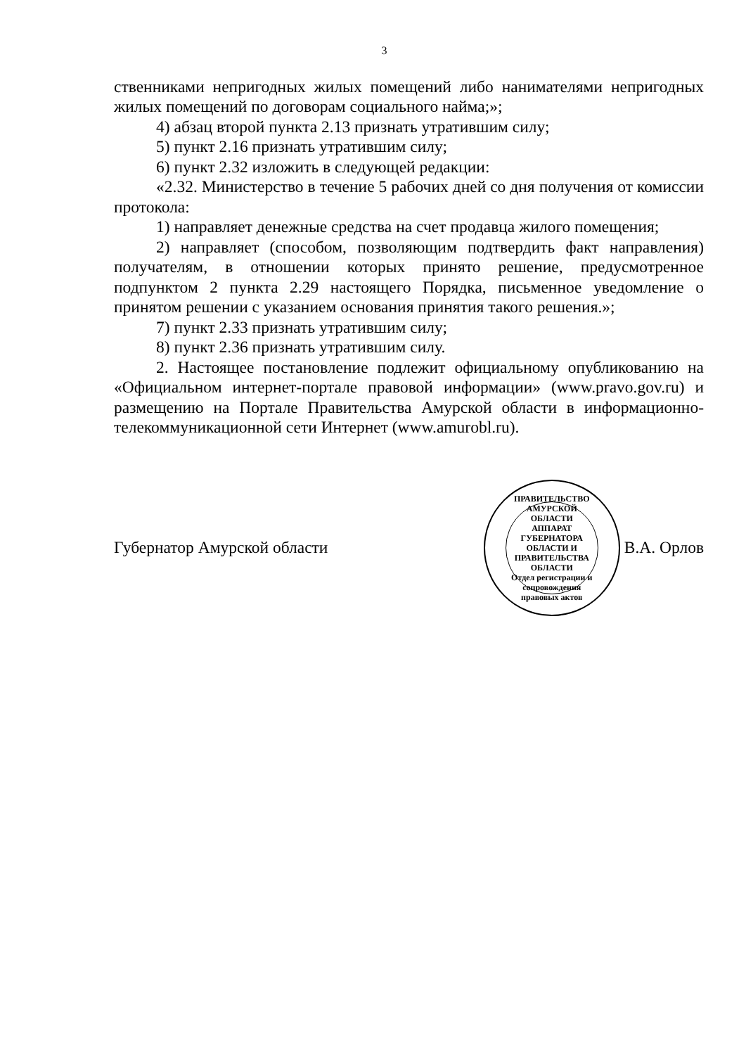3
ственниками непригодных жилых помещений либо нанимателями непригодных жилых помещений по договорам социального найма;»;
4) абзац второй пункта 2.13 признать утратившим силу;
5) пункт 2.16 признать утратившим силу;
6) пункт 2.32 изложить в следующей редакции:
«2.32. Министерство в течение 5 рабочих дней со дня получения от комиссии протокола:
1) направляет денежные средства на счет продавца жилого помещения;
2) направляет (способом, позволяющим подтвердить факт направления) получателям, в отношении которых принято решение, предусмотренное подпунктом 2 пункта 2.29 настоящего Порядка, письменное уведомление о принятом решении с указанием основания принятия такого решения.»;
7) пункт 2.33 признать утратившим силу;
8) пункт 2.36 признать утратившим силу.
2. Настоящее постановление подлежит официальному опубликованию на «Официальном интернет-портале правовой информации» (www.pravo.gov.ru) и размещению на Портале Правительства Амурской области в информационно-телекоммуникационной сети Интернет (www.amurobl.ru).
Губернатор Амурской области
ПРАВИТЕЛЬСТВО АМУРСКОЙ ОБЛАСТИ
АППАРАТ ГУБЕРНАТОРА ОБЛАСТИ И ПРАВИТЕЛЬСТВА ОБЛАСТИ
Отдел регистрации и сопровождения правовых актов
В.А. Орлов